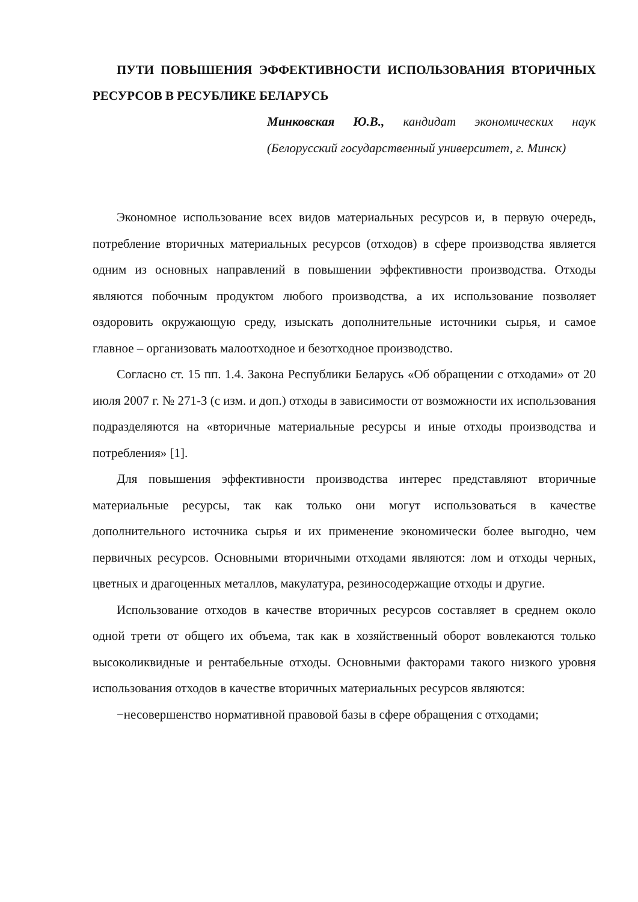ПУТИ ПОВЫШЕНИЯ ЭФФЕКТИВНОСТИ ИСПОЛЬЗОВАНИЯ ВТОРИЧНЫХ РЕСУРСОВ В РЕСУБЛИКЕ БЕЛАРУСЬ
Минковская Ю.В., кандидат экономических наук (Белорусский государственный университет, г. Минск)
Экономное использование всех видов материальных ресурсов и, в первую очередь, потребление вторичных материальных ресурсов (отходов) в сфере производства является одним из основных направлений в повышении эффективности производства. Отходы являются побочным продуктом любого производства, а их использование позволяет оздоровить окружающую среду, изыскать дополнительные источники сырья, и самое главное – организовать малоотходное и безотходное производство.
Согласно ст. 15 пп. 1.4. Закона Республики Беларусь «Об обращении с отходами» от 20 июля 2007 г. № 271-З (с изм. и доп.) отходы в зависимости от возможности их использования подразделяются на «вторичные материальные ресурсы и иные отходы производства и потребления» [1].
Для повышения эффективности производства интерес представляют вторичные материальные ресурсы, так как только они могут использоваться в качестве дополнительного источника сырья и их применение экономически более выгодно, чем первичных ресурсов. Основными вторичными отходами являются: лом и отходы черных, цветных и драгоценных металлов, макулатура, резиносодержащие отходы и другие.
Использование отходов в качестве вторичных ресурсов составляет в среднем около одной трети от общего их объема, так как в хозяйственный оборот вовлекаются только высоколиквидные и рентабельные отходы. Основными факторами такого низкого уровня использования отходов в качестве вторичных материальных ресурсов являются:
−несовершенство нормативной правовой базы в сфере обращения с отходами;